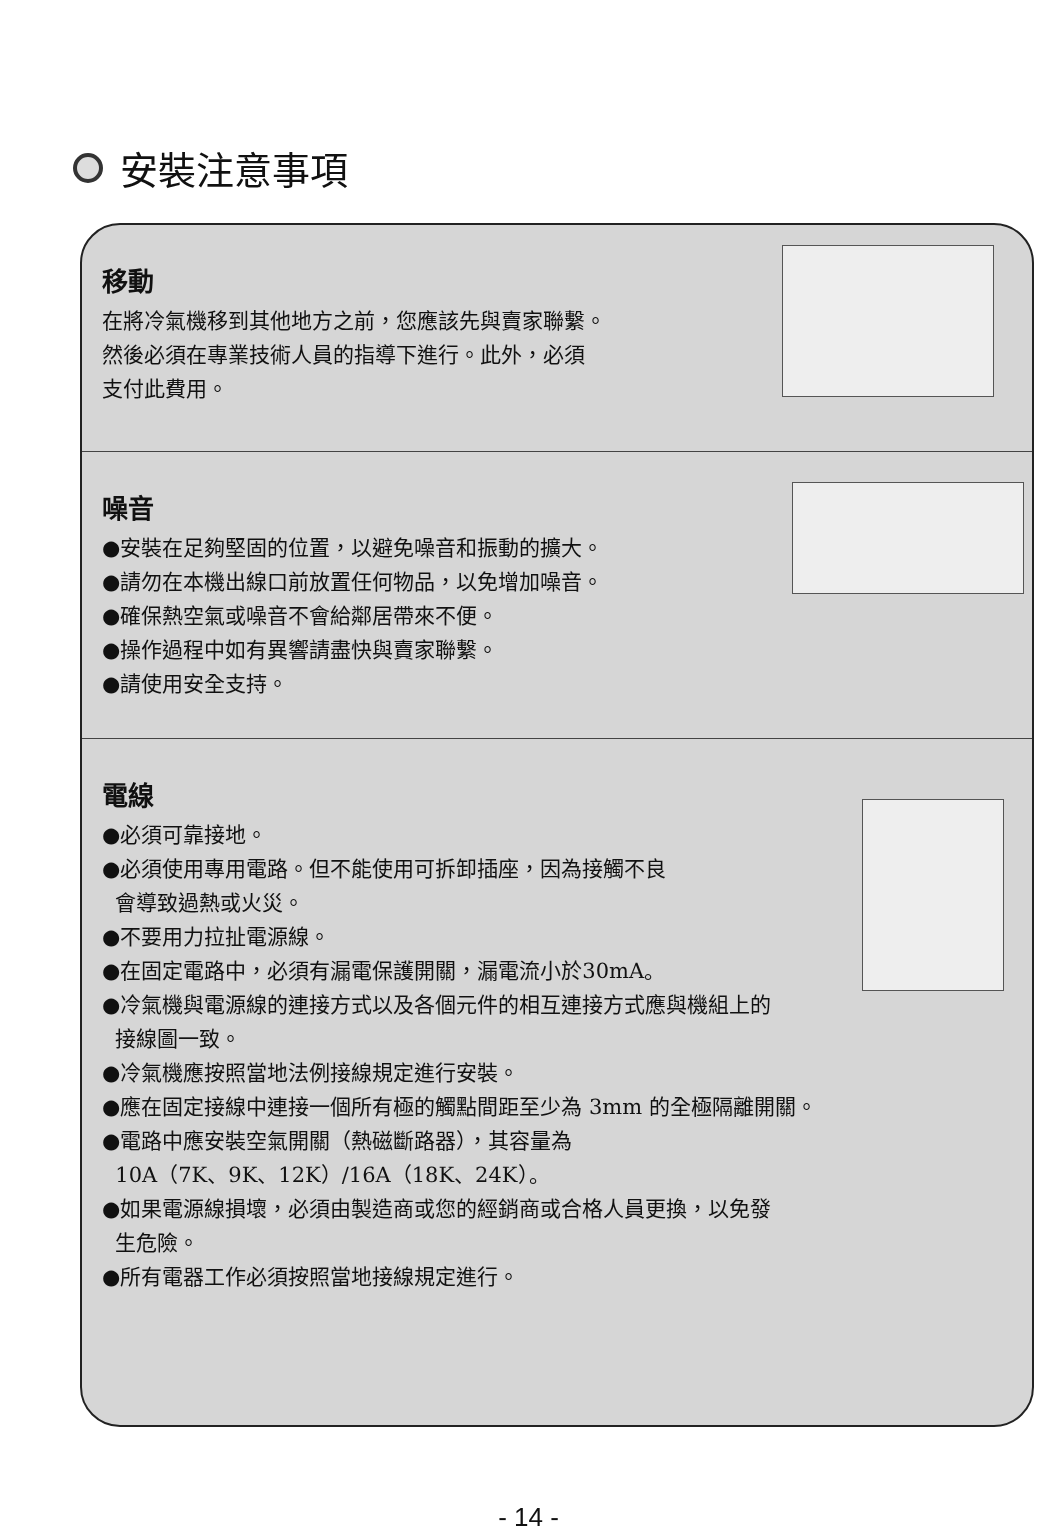安裝注意事項
移動
在將冷氣機移到其他地方之前，您應該先與賣家聯繫。
然後必須在專業技術人員的指導下進行。此外，必須
支付此費用。
噪音
●安裝在足夠堅固的位置，以避免噪音和振動的擴大。
●請勿在本機出線口前放置任何物品，以免增加噪音。
●確保熱空氣或噪音不會給鄰居帶來不便。
●操作過程中如有異響請盡快與賣家聯繫。
●請使用安全支持。
電線
●必須可靠接地。
●必須使用專用電路。但不能使用可拆卸插座，因為接觸不良
會導致過熱或火災。
●不要用力拉扯電源線。
●在固定電路中，必須有漏電保護開關，漏電流小於30mA。
●冷氣機與電源線的連接方式以及各個元件的相互連接方式應與機組上的
接線圖一致。
●冷氣機應按照當地法例接線規定進行安裝。
●應在固定接線中連接一個所有極的觸點間距至少為 3mm 的全極隔離開關。
●電路中應安裝空氣開關（熱磁斷路器），其容量為
10A（7K、9K、12K）/16A（18K、24K）。
●如果電源線損壞，必須由製造商或您的經銷商或合格人員更換，以免發
生危險。
●所有電器工作必須按照當地接線規定進行。
- 14 -